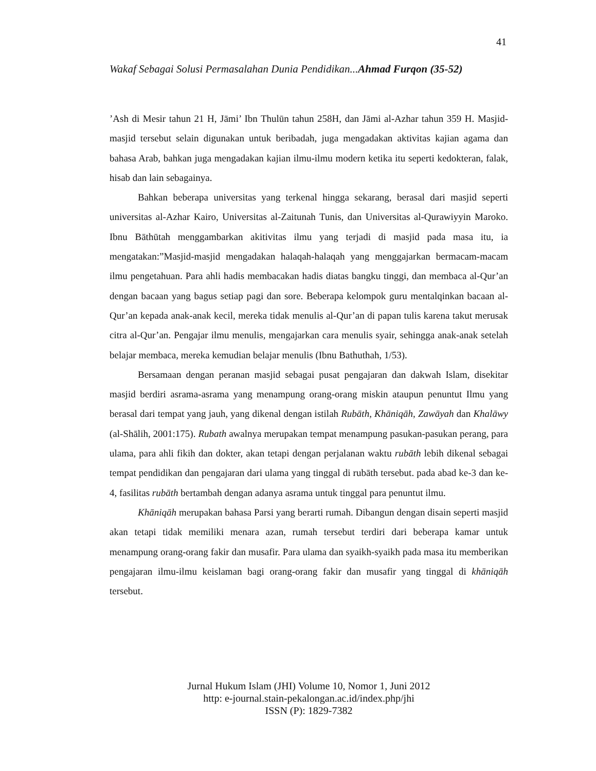41
Wakaf Sebagai Solusi Permasalahan Dunia Pendidikan...Ahmad Furqon (35-52)
’Ash di Mesir tahun 21 H, Jāmi’ Ibn Thulūn tahun 258H, dan Jāmi al-Azhar tahun 359 H. Masjid-masjid tersebut selain digunakan untuk beribadah, juga mengadakan aktivitas kajian agama dan bahasa Arab, bahkan juga mengadakan kajian ilmu-ilmu modern ketika itu seperti kedokteran, falak, hisab dan lain sebagainya.
Bahkan beberapa universitas yang terkenal hingga sekarang, berasal dari masjid seperti universitas al-Azhar Kairo, Universitas al-Zaitunah Tunis, dan Universitas al-Qurawiyyin Maroko. Ibnu Bāthūtah menggambarkan akitivitas ilmu yang terjadi di masjid pada masa itu, ia mengatakan:”Masjid-masjid mengadakan halaqah-halaqah yang menggajarkan bermacam-macam ilmu pengetahuan. Para ahli hadis membacakan hadis diatas bangku tinggi, dan membaca al-Qur’an dengan bacaan yang bagus setiap pagi dan sore. Beberapa kelompok guru mentalqinkan bacaan al-Qur’an kepada anak-anak kecil, mereka tidak menulis al-Qur’an di papan tulis karena takut merusak citra al-Qur’an. Pengajar ilmu menulis, mengajarkan cara menulis syair, sehingga anak-anak setelah belajar membaca, mereka kemudian belajar menulis (Ibnu Bathuthah, 1/53).
Bersamaan dengan peranan masjid sebagai pusat pengajaran dan dakwah Islam, disekitar masjid berdiri asrama-asrama yang menampung orang-orang miskin ataupun penuntut Ilmu yang berasal dari tempat yang jauh, yang dikenal dengan istilah Rubāth, Khāniqāh, Zawāyah dan Khalāwy (al-Shālih, 2001:175). Rubath awalnya merupakan tempat menampung pasukan-pasukan perang, para ulama, para ahli fikih dan dokter, akan tetapi dengan perjalanan waktu rubāth lebih dikenal sebagai tempat pendidikan dan pengajaran dari ulama yang tinggal di rubāth tersebut. pada abad ke-3 dan ke-4, fasilitas rubāth bertambah dengan adanya asrama untuk tinggal para penuntut ilmu.
Khāniqāh merupakan bahasa Parsi yang berarti rumah. Dibangun dengan disain seperti masjid akan tetapi tidak memiliki menara azan, rumah tersebut terdiri dari beberapa kamar untuk menampung orang-orang fakir dan musafir. Para ulama dan syaikh-syaikh pada masa itu memberikan pengajaran ilmu-ilmu keislaman bagi orang-orang fakir dan musafir yang tinggal di khāniqāh tersebut.
Jurnal Hukum Islam (JHI) Volume 10, Nomor 1, Juni 2012
http: e-journal.stain-pekalongan.ac.id/index.php/jhi
ISSN (P): 1829-7382